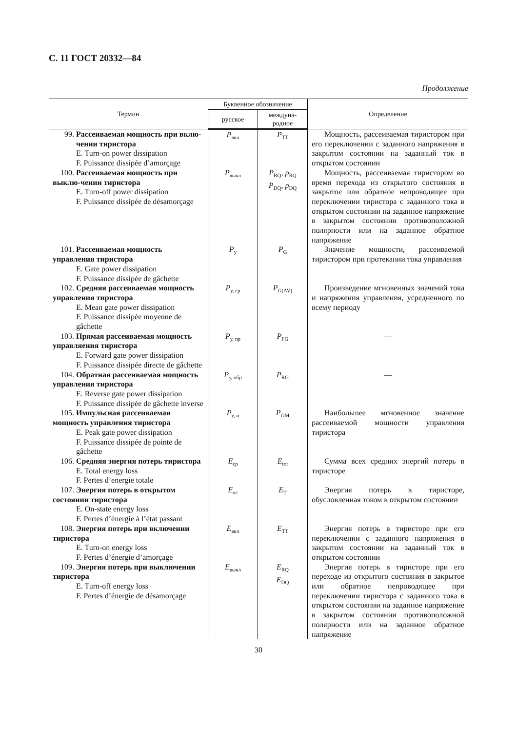С. 11 ГОСТ 20332—84
Продолжение
| Термин | Буквенное обозначение | | Определение |
| --- | --- | --- | --- |
| | русское | междуна- родное | |
| 99. Рассеиваемая мощность при вклю- чении тиристора E. Turn-on power dissipation F. Puissance dissipée d’amorçage | P<sub>вкл</sub> | P<sub>TT</sub> | Мощность, рассеиваемая тиристором при его переключении с заданного напряжения в закрытом состоянии на заданный ток в открытом состоянии |
| 100. Рассеиваемая мощность при выклю-чении тиристора E. Turn-off power dissipation F. Puissance dissipée de désamorçage | P<sub>выкл</sub> | P<sub>RQ</sub>, p<sub>RQ</sub> P<sub>DQ</sub>, p<sub>DQ</sub> | Мощность, рассеиваемая тиристором во время перехода из открытого состояния в закрытое или обратное непроводящее при переключении тиристора с заданного тока в открытом состоянии на заданное напряжение в закрытом состоянии противоположной полярности или на заданное обратное напряжение |
| 101. Рассеиваемая мощность управления тиристора E. Gate power dissipation F. Puissance dissipée de gâchette | P<sub>у</sub> | P<sub>G</sub> | Значение мощности, рассеиваемой тиристором при протекании тока управления |
| 102. Средняя рассеиваемая мощность управления тиристора E. Mean gate power dissipation F. Puissance dissipée moyenne de gâchette | P<sub>у, ср</sub> | P<sub>G(AV)</sub> | Произведение мгновенных значений тока и напряжения управления, усредненного по всему периоду |
| 103. Прямая рассеиваемая мощность управляения тиристора E. Forward gate power dissipation F. Puissance dissipée directe de gâchette | P<sub>у, пр</sub> | P<sub>FG</sub> | — |
| 104. Обратная рассеиваемая мощность управления тиристора E. Reverse gate power dissipation F. Puissance dissipée de gâchette inverse | P<sub>у, обр</sub> | P<sub>RG</sub> | — |
| 105. Импульсная рассеиваемая мощность управления тиристора E. Peak gate power dissipation F. Puissance dissipée de pointe de gâchette | P<sub>у, и</sub> | P<sub>GM</sub> | Наибольшее мгновенное значение рассеиваемой мощности управления тиристора |
| 106. Средняя энергия потерь тиристора E. Total energy loss F. Pertes d’energie totale | E<sub>ср</sub> | E<sub>tot</sub> | Сумма всех средних энергий потерь в тиристоре |
| 107. Энергия потерь в открытом состоянии тиристора E. On-state energy loss F. Pertes d’énergie à l’état passant | E<sub>ос</sub> | E<sub>T</sub> | Энергия потерь в тиристоре, обусловленная током в открытом состоянии |
| 108. Энергия потерь при включении тиристора E. Turn-on energy loss F. Pertes d’énergie d’amorçage | E<sub>вкл</sub> | E<sub>TT</sub> | Энергия потерь в тиристоре при его переключении с заданного напряжения в закрытом состоянии на заданный ток в открытом состоянии |
| 109. Энергия потерь при выключении тиристора E. Turn-off energy loss F. Pertes d’énergie de désamorçage | E<sub>выкл</sub> | E<sub>RQ</sub> E<sub>DQ</sub> | Энергия потерь в тиристоре при его переходе из открытого состояния в закрытое или обратное непроводящее при переключении тиристора с заданного тока в открытом состоянии на заданное напряжение в закрытом состоянии противоположной полярности или на заданное обратное напряжение |
30